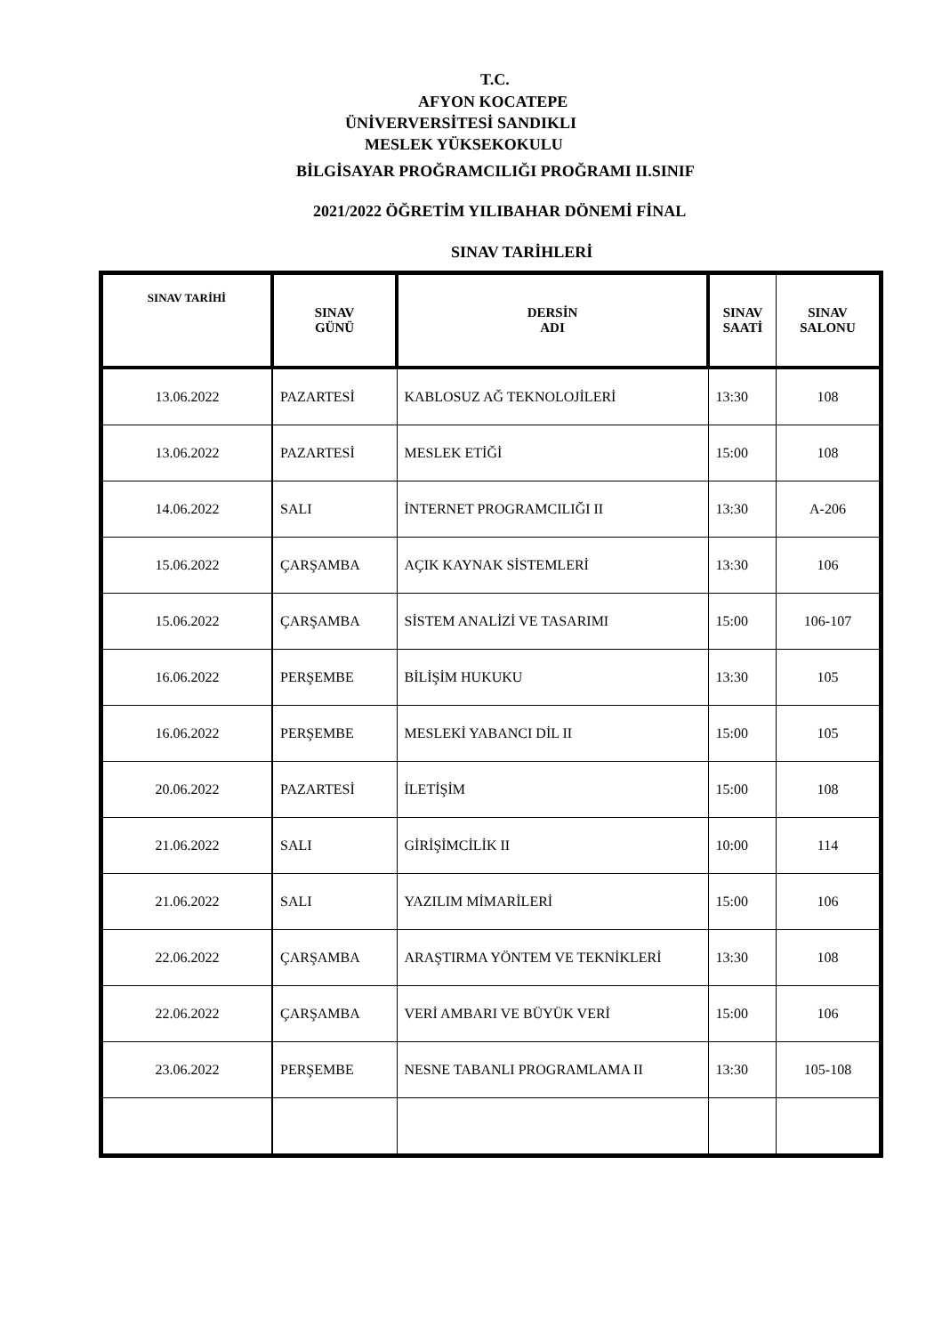T.C.
AFYON KOCATEPE
ÜNİVERVERSİTESİ SANDIKLI
MESLEK YÜKSEKOKULU
BİLGİSAYAR PROĞRAMCILIĞI PROĞRAMI II.SINIF
2021/2022 ÖĞRETİM YILIBAHAR DÖNEMİ FİNAL
SINAV TARİHLERİ
| SINAV TARİHİ | SINAV GÜNÜ | DERSİN ADI | SINAV SAATİ | SINAV SALONU |
| --- | --- | --- | --- | --- |
| 13.06.2022 | PAZARTESİ | KABLOSUZ AĞ TEKNOLOJİLERİ | 13:30 | 108 |
| 13.06.2022 | PAZARTESİ | MESLEK ETİĞİ | 15:00 | 108 |
| 14.06.2022 | SALI | İNTERNET PROGRAMCILIĞI II | 13:30 | A-206 |
| 15.06.2022 | ÇARŞAMBA | AÇIK KAYNAK SİSTEMLERİ | 13:30 | 106 |
| 15.06.2022 | ÇARŞAMBA | SİSTEM ANALİZİ VE TASARIMI | 15:00 | 106-107 |
| 16.06.2022 | PERŞEMBE | BİLİŞİM HUKUKU | 13:30 | 105 |
| 16.06.2022 | PERŞEMBE | MESLEKİ YABANCI DİL II | 15:00 | 105 |
| 20.06.2022 | PAZARTESİ | İLETİŞİM | 15:00 | 108 |
| 21.06.2022 | SALI | GİRİŞİMCİLİK II | 10:00 | 114 |
| 21.06.2022 | SALI | YAZILIM MİMARİLERİ | 15:00 | 106 |
| 22.06.2022 | ÇARŞAMBA | ARAŞTIRMA YÖNTEM VE TEKNİKLERİ | 13:30 | 108 |
| 22.06.2022 | ÇARŞAMBA | VERİ AMBARI VE BÜYÜK VERİ | 15:00 | 106 |
| 23.06.2022 | PERŞEMBE | NESNE TABANLI PROGRAMLAMA II | 13:30 | 105-108 |